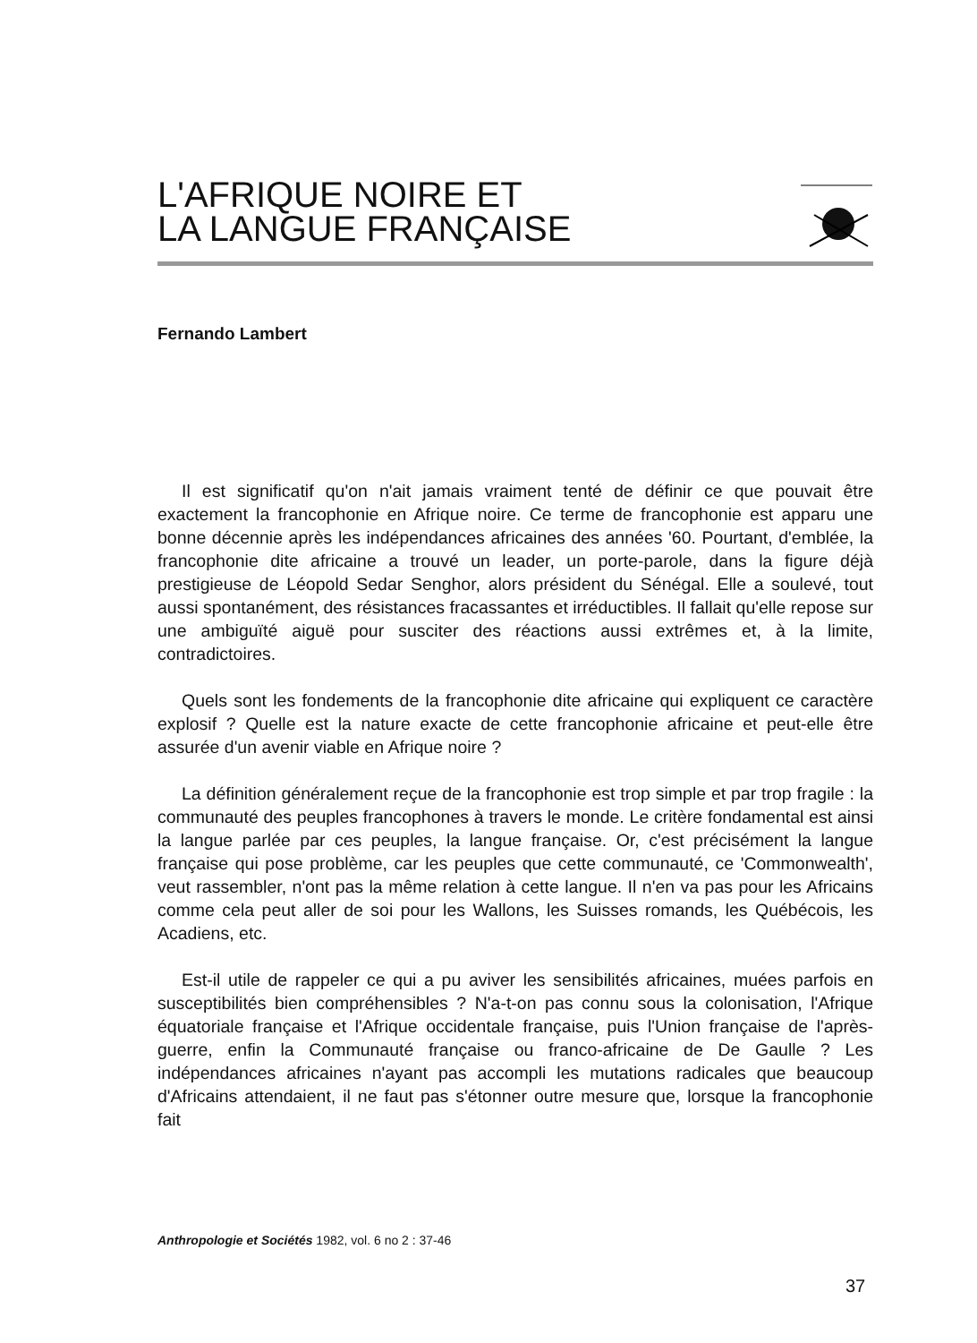L'AFRIQUE NOIRE ET
LA LANGUE FRANÇAISE
Fernando Lambert
Il est significatif qu'on n'ait jamais vraiment tenté de définir ce que pouvait être exactement la francophonie en Afrique noire. Ce terme de francophonie est apparu une bonne décennie après les indépendances africaines des années '60. Pourtant, d'emblée, la francophonie dite africaine a trouvé un leader, un porte-parole, dans la figure déjà prestigieuse de Léopold Sedar Senghor, alors président du Sénégal. Elle a soulevé, tout aussi spontanément, des résistances fracassantes et irréductibles. Il fallait qu'elle repose sur une ambiguïté aiguë pour susciter des réactions aussi extrêmes et, à la limite, contradictoires.
Quels sont les fondements de la francophonie dite africaine qui expliquent ce caractère explosif ? Quelle est la nature exacte de cette francophonie africaine et peut-elle être assurée d'un avenir viable en Afrique noire ?
La définition généralement reçue de la francophonie est trop simple et par trop fragile : la communauté des peuples francophones à travers le monde. Le critère fondamental est ainsi la langue parlée par ces peuples, la langue française. Or, c'est précisément la langue française qui pose problème, car les peuples que cette communauté, ce 'Commonwealth', veut rassembler, n'ont pas la même relation à cette langue. Il n'en va pas pour les Africains comme cela peut aller de soi pour les Wallons, les Suisses romands, les Québécois, les Acadiens, etc.
Est-il utile de rappeler ce qui a pu aviver les sensibilités africaines, muées parfois en susceptibilités bien compréhensibles ? N'a-t-on pas connu sous la colonisation, l'Afrique équatoriale française et l'Afrique occidentale française, puis l'Union française de l'après-guerre, enfin la Communauté française ou franco-africaine de De Gaulle ? Les indépendances africaines n'ayant pas accompli les mutations radicales que beaucoup d'Africains attendaient, il ne faut pas s'étonner outre mesure que, lorsque la francophonie fait
Anthropologie et Sociétés 1982, vol. 6 no 2 : 37-46
37